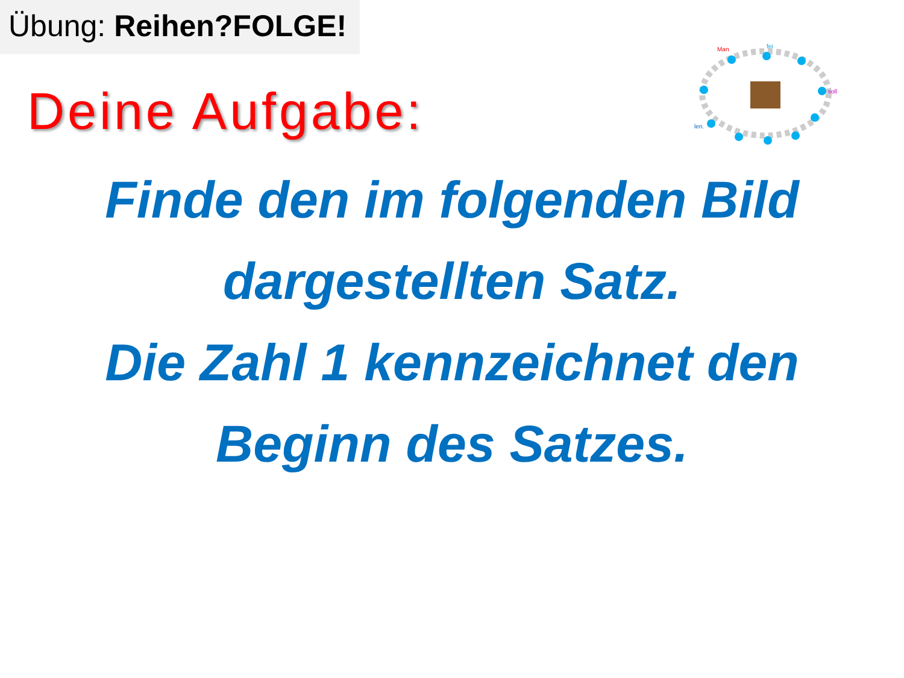Übung: Reihen?FOLGE!
Man
fei
soll
len.
Deine Aufgabe:
Finde den im folgenden Bild
dargestellten Satz.
Die Zahl 1 kennzeichnet den
Beginn des Satzes.